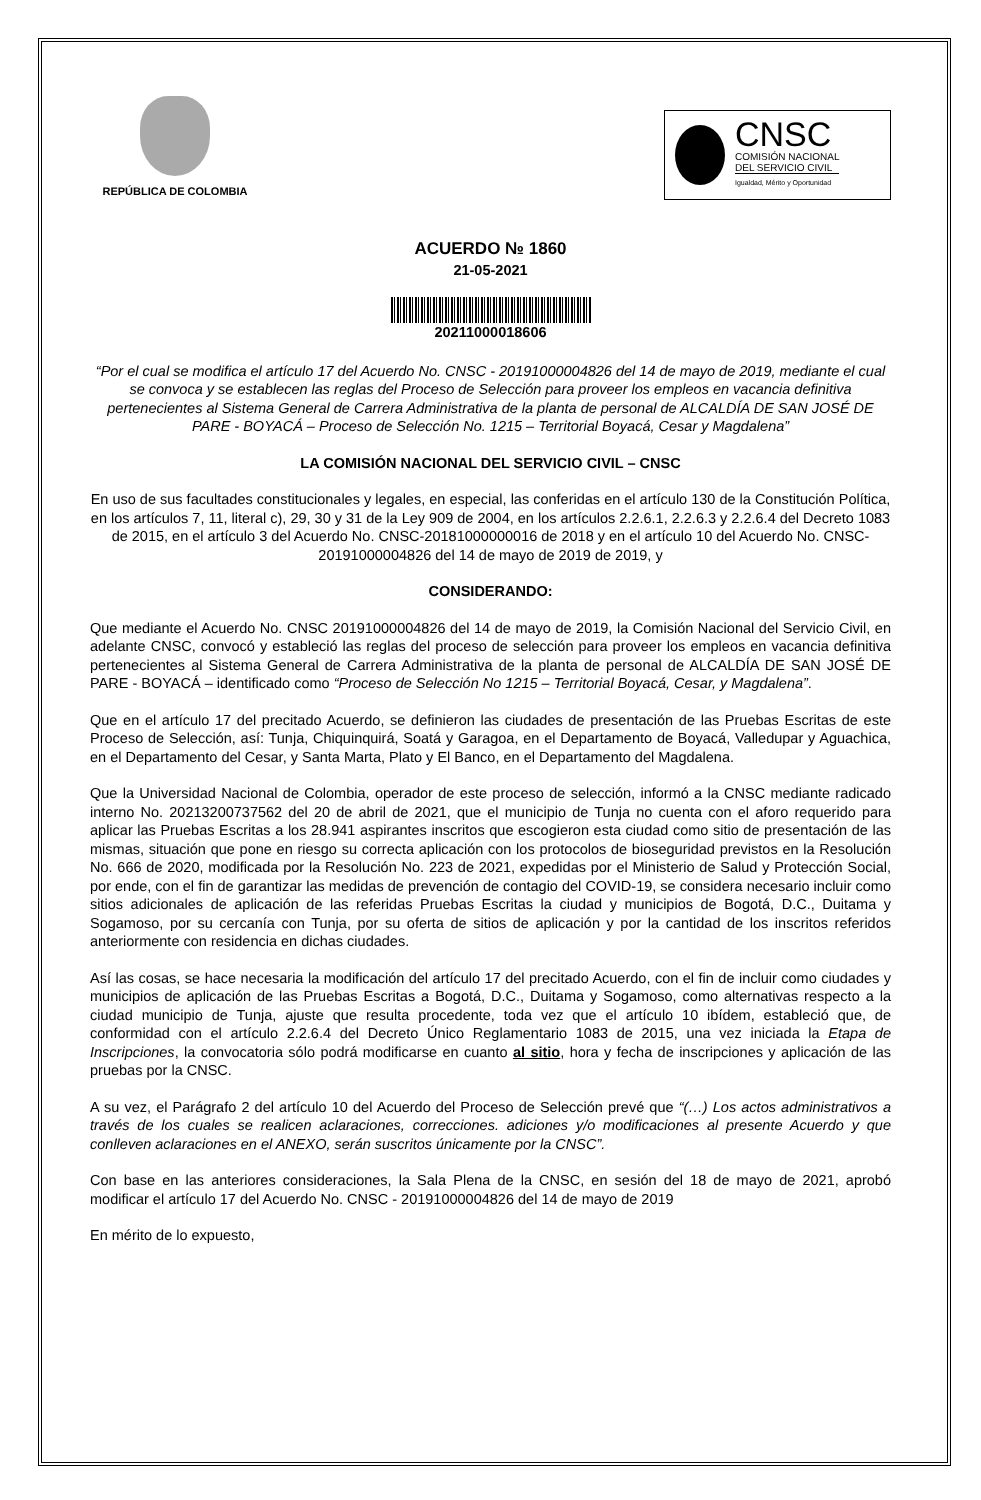REPÚBLICA DE COLOMBIA
CNSC
COMISIÓN NACIONAL
DEL SERVICIO CIVIL
Igualdad, Mérito y Oportunidad
ACUERDO № 1860
21-05-2021
20211000018606
“Por el cual se modifica el artículo 17 del Acuerdo No. CNSC - 20191000004826 del 14 de mayo de 2019, mediante el cual se convoca y se establecen las reglas del Proceso de Selección para proveer los empleos en vacancia definitiva pertenecientes al Sistema General de Carrera Administrativa de la planta de personal de ALCALDÍA DE SAN JOSÉ DE PARE - BOYACÁ – Proceso de Selección No. 1215 – Territorial Boyacá, Cesar y Magdalena”
LA COMISIÓN NACIONAL DEL SERVICIO CIVIL – CNSC
En uso de sus facultades constitucionales y legales, en especial, las conferidas en el artículo 130 de la Constitución Política, en los artículos 7, 11, literal c), 29, 30 y 31 de la Ley 909 de 2004, en los artículos 2.2.6.1, 2.2.6.3 y 2.2.6.4 del Decreto 1083 de 2015, en el artículo 3 del Acuerdo No. CNSC-20181000000016 de 2018 y en el artículo 10 del Acuerdo No. CNSC- 20191000004826 del 14 de mayo de 2019 de 2019, y
CONSIDERANDO:
Que mediante el Acuerdo No. CNSC 20191000004826 del 14 de mayo de 2019, la Comisión Nacional del Servicio Civil, en adelante CNSC, convocó y estableció las reglas del proceso de selección para proveer los empleos en vacancia definitiva pertenecientes al Sistema General de Carrera Administrativa de la planta de personal de ALCALDÍA DE SAN JOSÉ DE PARE - BOYACÁ – identificado como “Proceso de Selección No 1215 – Territorial Boyacá, Cesar, y Magdalena”.
Que en el artículo 17 del precitado Acuerdo, se definieron las ciudades de presentación de las Pruebas Escritas de este Proceso de Selección, así: Tunja, Chiquinquirá, Soatá y Garagoa, en el Departamento de Boyacá, Valledupar y Aguachica, en el Departamento del Cesar, y Santa Marta, Plato y El Banco, en el Departamento del Magdalena.
Que la Universidad Nacional de Colombia, operador de este proceso de selección, informó a la CNSC mediante radicado interno No. 20213200737562 del 20 de abril de 2021, que el municipio de Tunja no cuenta con el aforo requerido para aplicar las Pruebas Escritas a los 28.941 aspirantes inscritos que escogieron esta ciudad como sitio de presentación de las mismas, situación que pone en riesgo su correcta aplicación con los protocolos de bioseguridad previstos en la Resolución No. 666 de 2020, modificada por la Resolución No. 223 de 2021, expedidas por el Ministerio de Salud y Protección Social, por ende, con el fin de garantizar las medidas de prevención de contagio del COVID-19, se considera necesario incluir como sitios adicionales de aplicación de las referidas Pruebas Escritas la ciudad y municipios de Bogotá, D.C., Duitama y Sogamoso, por su cercanía con Tunja, por su oferta de sitios de aplicación y por la cantidad de los inscritos referidos anteriormente con residencia en dichas ciudades.
Así las cosas, se hace necesaria la modificación del artículo 17 del precitado Acuerdo, con el fin de incluir como ciudades y municipios de aplicación de las Pruebas Escritas a Bogotá, D.C., Duitama y Sogamoso, como alternativas respecto a la ciudad municipio de Tunja, ajuste que resulta procedente, toda vez que el artículo 10 ibídem, estableció que, de conformidad con el artículo 2.2.6.4 del Decreto Único Reglamentario 1083 de 2015, una vez iniciada la Etapa de Inscripciones, la convocatoria sólo podrá modificarse en cuanto al sitio, hora y fecha de inscripciones y aplicación de las pruebas por la CNSC.
A su vez, el Parágrafo 2 del artículo 10 del Acuerdo del Proceso de Selección prevé que “(…) Los actos administrativos a través de los cuales se realicen aclaraciones, correcciones. adiciones y/o modificaciones al presente Acuerdo y que conlleven aclaraciones en el ANEXO, serán suscritos únicamente por la CNSC”.
Con base en las anteriores consideraciones, la Sala Plena de la CNSC, en sesión del 18 de mayo de 2021, aprobó modificar el artículo 17 del Acuerdo No. CNSC - 20191000004826 del 14 de mayo de 2019
En mérito de lo expuesto,